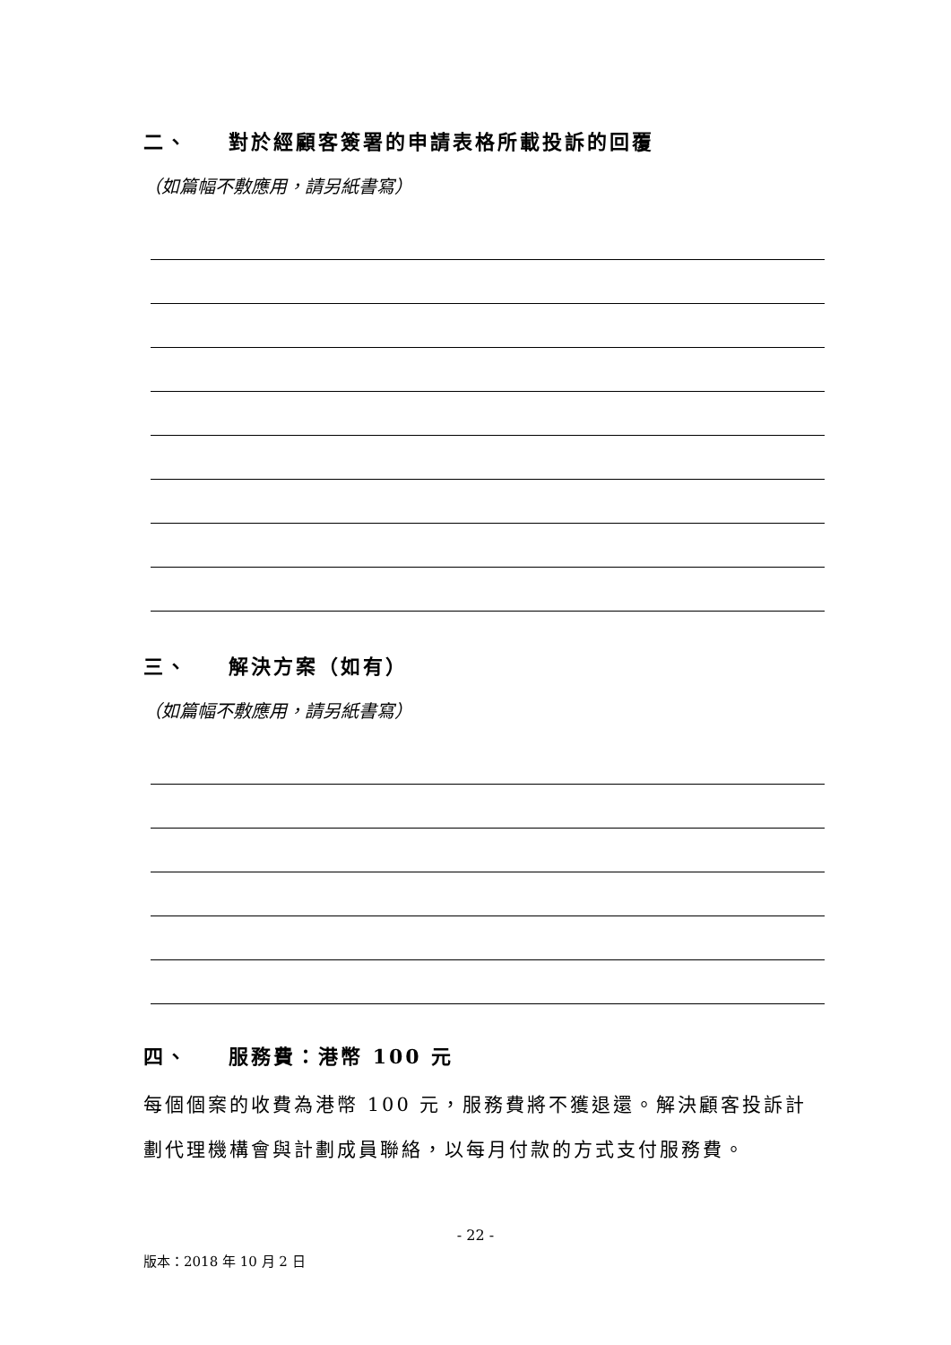二、 對於經顧客簽署的申請表格所載投訴的回覆
（如篇幅不敷應用，請另紙書寫）
三、 解決方案（如有）
（如篇幅不敷應用，請另紙書寫）
四、 服務費：港幣 100 元
每個個案的收費為港幣 100 元，服務費將不獲退還。解決顧客投訴計劃代理機構會與計劃成員聯絡，以每月付款的方式支付服務費。
- 22 -
版本：2018 年 10 月 2 日